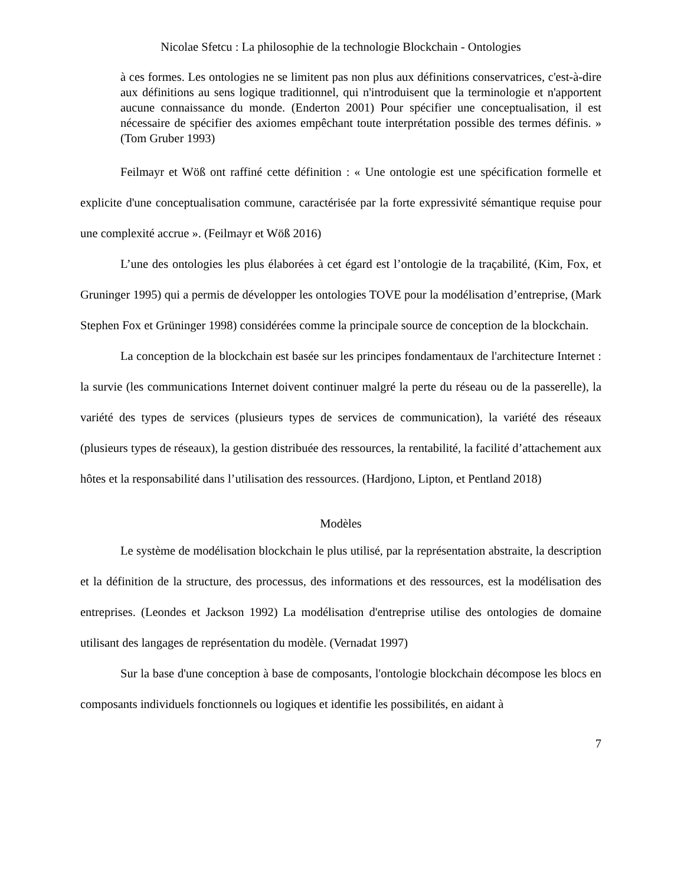Nicolae Sfetcu : La philosophie de la technologie Blockchain - Ontologies
à ces formes. Les ontologies ne se limitent pas non plus aux définitions conservatrices, c'est-à-dire aux définitions au sens logique traditionnel, qui n'introduisent que la terminologie et n'apportent aucune connaissance du monde. (Enderton 2001) Pour spécifier une conceptualisation, il est nécessaire de spécifier des axiomes empêchant toute interprétation possible des termes définis. » (Tom Gruber 1993)
Feilmayr et Wöß ont raffiné cette définition : « Une ontologie est une spécification formelle et explicite d'une conceptualisation commune, caractérisée par la forte expressivité sémantique requise pour une complexité accrue ». (Feilmayr et Wöß 2016)
L’une des ontologies les plus élaborées à cet égard est l’ontologie de la traçabilité, (Kim, Fox, et Gruninger 1995) qui a permis de développer les ontologies TOVE pour la modélisation d’entreprise, (Mark Stephen Fox et Grüninger 1998) considérées comme la principale source de conception de la blockchain.
La conception de la blockchain est basée sur les principes fondamentaux de l'architecture Internet : la survie (les communications Internet doivent continuer malgré la perte du réseau ou de la passerelle), la variété des types de services (plusieurs types de services de communication), la variété des réseaux (plusieurs types de réseaux), la gestion distribuée des ressources, la rentabilité, la facilité d’attachement aux hôtes et la responsabilité dans l’utilisation des ressources. (Hardjono, Lipton, et Pentland 2018)
Modèles
Le système de modélisation blockchain le plus utilisé, par la représentation abstraite, la description et la définition de la structure, des processus, des informations et des ressources, est la modélisation des entreprises. (Leondes et Jackson 1992) La modélisation d'entreprise utilise des ontologies de domaine utilisant des langages de représentation du modèle. (Vernadat 1997)
Sur la base d'une conception à base de composants, l'ontologie blockchain décompose les blocs en composants individuels fonctionnels ou logiques et identifie les possibilités, en aidant à
7